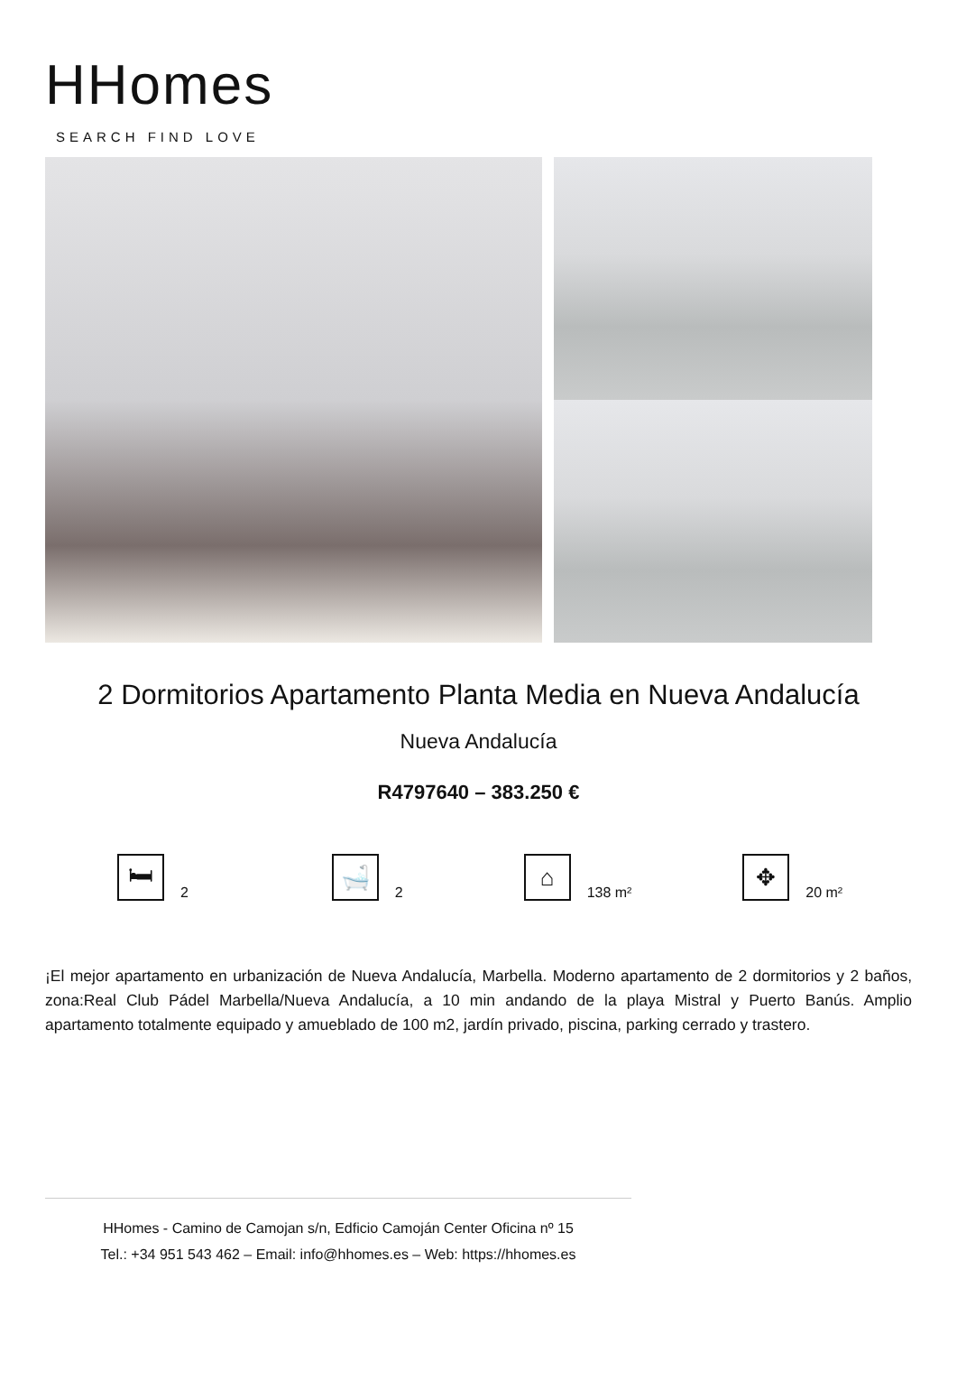HHomes
SEARCH FIND LOVE
2 Dormitorios Apartamento Planta Media en Nueva Andalucía
Nueva Andalucía
R4797640 – 383.250 €
🛏
2
🛁
2
⌂
138 m²
✥
20 m²
¡El mejor apartamento en urbanización de Nueva Andalucía, Marbella. Moderno apartamento de 2 dormitorios y 2 baños, zona:Real Club Pádel Marbella/Nueva Andalucía, a 10 min andando de la playa Mistral y Puerto Banús. Amplio apartamento totalmente equipado y amueblado de 100 m2, jardín privado, piscina, parking cerrado y trastero.
HHomes - Camino de Camojan s/n, Edficio Camoján Center Oficina nº 15
Tel.: +34 951 543 462 – Email: info@hhomes.es – Web: https://hhomes.es